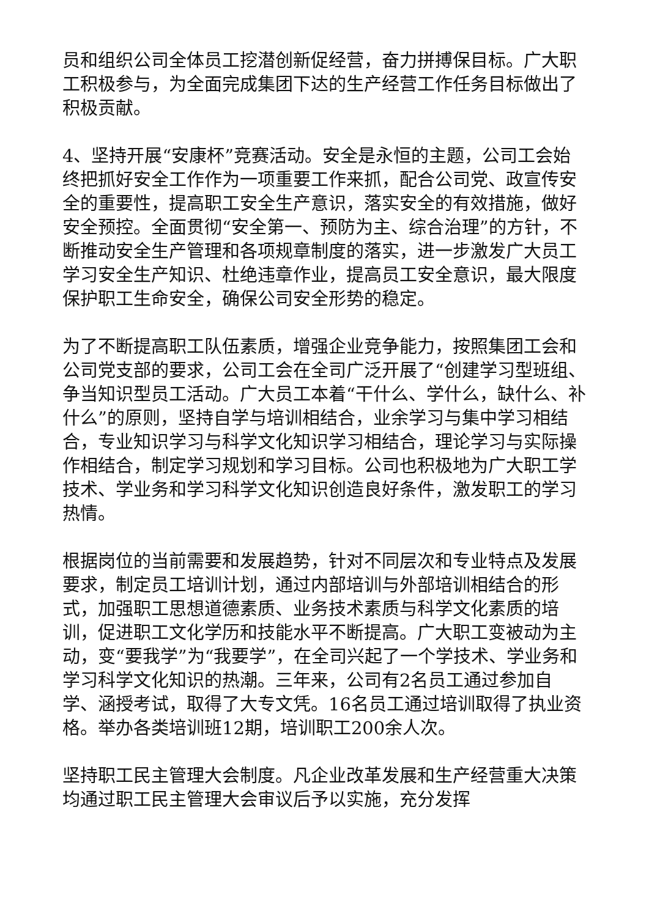员和组织公司全体员工挖潜创新促经营，奋力拼搏保目标。广大职工积极参与，为全面完成集团下达的生产经营工作任务目标做出了积极贡献。
4、坚持开展“安康杯”竞赛活动。安全是永恒的主题，公司工会始终把抓好安全工作作为一项重要工作来抓，配合公司党、政宣传安全的重要性，提高职工安全生产意识，落实安全的有效措施，做好安全预控。全面贯彻“安全第一、预防为主、综合治理”的方针，不断推动安全生产管理和各项规章制度的落实，进一步激发广大员工学习安全生产知识、杜绝违章作业，提高员工安全意识，最大限度保护职工生命安全，确保公司安全形势的稳定。
为了不断提高职工队伍素质，增强企业竞争能力，按照集团工会和公司党支部的要求，公司工会在全司广泛开展了“创建学习型班组、争当知识型员工活动。广大员工本着“干什么、学什么，缺什么、补什么”的原则，坚持自学与培训相结合，业余学习与集中学习相结合，专业知识学习与科学文化知识学习相结合，理论学习与实际操作相结合，制定学习规划和学习目标。公司也积极地为广大职工学技术、学业务和学习科学文化知识创造良好条件，激发职工的学习热情。
根据岗位的当前需要和发展趋势，针对不同层次和专业特点及发展要求，制定员工培训计划，通过内部培训与外部培训相结合的形式，加强职工思想道德素质、业务技术素质与科学文化素质的培训，促进职工文化学历和技能水平不断提高。广大职工变被动为主动，变“要我学”为“我要学”，在全司兴起了一个学技术、学业务和学习科学文化知识的热潮。三年来，公司有2名员工通过参加自学、涵授考试，取得了大专文凭。16名员工通过培训取得了执业资格。举办各类培训班12期，培训职工200余人次。
坚持职工民主管理大会制度。凡企业改革发展和生产经营重大决策均通过职工民主管理大会审议后予以实施，充分发挥